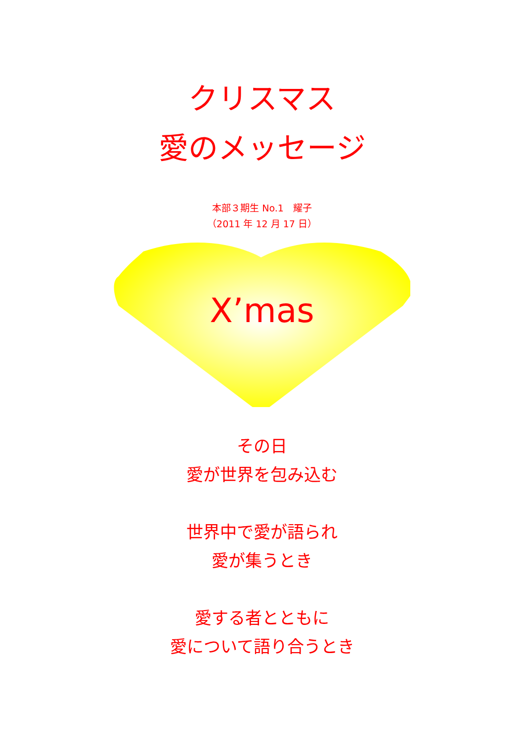クリスマス
愛のメッセージ
本部３期生 No.1　耀子
（2011 年 12 月 17 日）
X’mas
その日
愛が世界を包み込む
世界中で愛が語られ
愛が集うとき
愛する者とともに
愛について語り合うとき